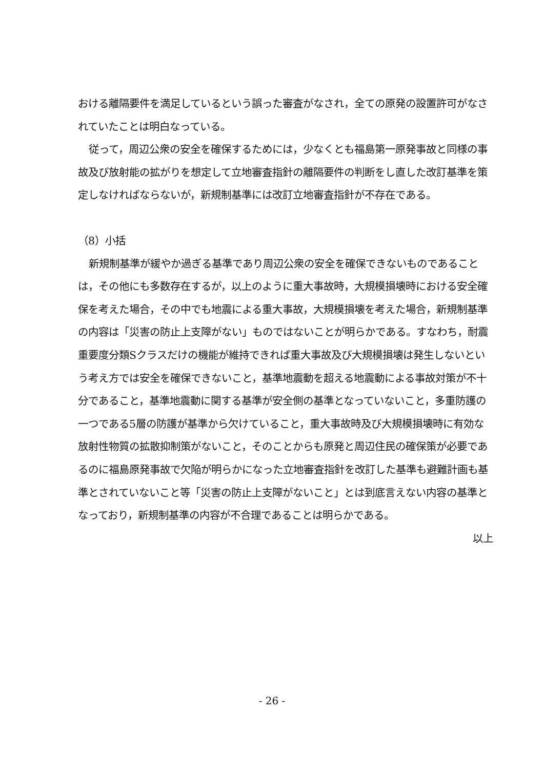おける離隔要件を満足しているという誤った審査がなされ，全ての原発の設置許可がなされていたことは明白なっている。
従って，周辺公衆の安全を確保するためには，少なくとも福島第一原発事故と同様の事故及び放射能の拡がりを想定して立地審査指針の離隔要件の判断をし直した改訂基準を策定しなければならないが，新規制基準には改訂立地審査指針が不存在である。
（8）小括
新規制基準が緩やか過ぎる基準であり周辺公衆の安全を確保できないものであることは，その他にも多数存在するが，以上のように重大事故時，大規模損壊時における安全確保を考えた場合，その中でも地震による重大事故，大規模損壊を考えた場合，新規制基準の内容は「災害の防止上支障がない」ものではないことが明らかである。すなわち，耐震重要度分類Sクラスだけの機能が維持できれば重大事故及び大規模損壊は発生しないという考え方では安全を確保できないこと，基準地震動を超える地震動による事故対策が不十分であること，基準地震動に関する基準が安全側の基準となっていないこと，多重防護の一つである5層の防護が基準から欠けていること，重大事故時及び大規模損壊時に有効な放射性物質の拡散抑制策がないこと，そのことからも原発と周辺住民の確保策が必要であるのに福島原発事故で欠陥が明らかになった立地審査指針を改訂した基準も避難計画も基準とされていないこと等「災害の防止上支障がないこと」とは到底言えない内容の基準となっており，新規制基準の内容が不合理であることは明らかである。
以上
- 26 -